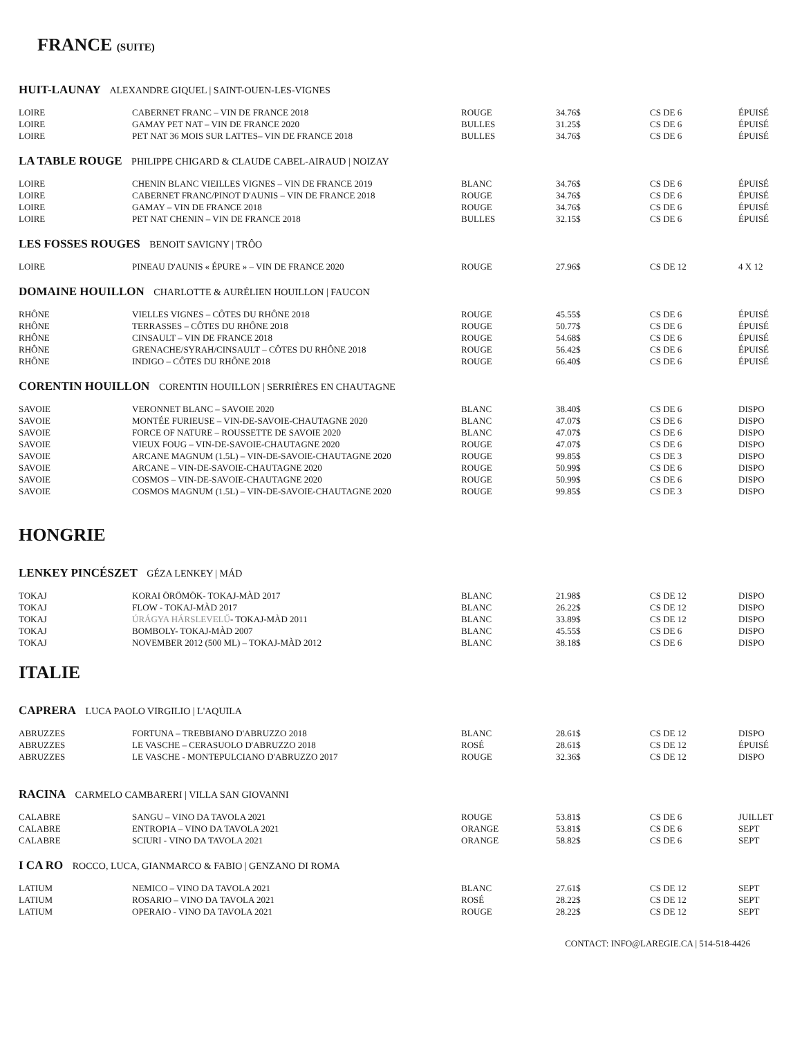FRANCE (SUITE)
HUIT-LAUNAY ALEXANDRE GIQUEL | SAINT-OUEN-LES-VIGNES
| LOIRE | CABERNET FRANC – VIN DE FRANCE 2018 | ROUGE | 34.76$ | CS DE 6 | ÉPUISÉ |
| LOIRE | GAMAY PET NAT – VIN DE FRANCE 2020 | BULLES | 31.25$ | CS DE 6 | ÉPUISÉ |
| LOIRE | PET NAT 36 MOIS SUR LATTES– VIN DE FRANCE 2018 | BULLES | 34.76$ | CS DE 6 | ÉPUISÉ |
LA TABLE ROUGE PHILIPPE CHIGARD & CLAUDE CABEL-AIRAUD | NOIZAY
| LOIRE | CHENIN BLANC VIEILLES VIGNES – VIN DE FRANCE 2019 | BLANC | 34.76$ | CS DE 6 | ÉPUISÉ |
| LOIRE | CABERNET FRANC/PINOT D'AUNIS – VIN DE FRANCE 2018 | ROUGE | 34.76$ | CS DE 6 | ÉPUISÉ |
| LOIRE | GAMAY – VIN DE FRANCE 2018 | ROUGE | 34.76$ | CS DE 6 | ÉPUISÉ |
| LOIRE | PET NAT CHENIN – VIN DE FRANCE 2018 | BULLES | 32.15$ | CS DE 6 | ÉPUISÉ |
LES FOSSES ROUGES BENOIT SAVIGNY | TRÔO
| LOIRE | PINEAU D'AUNIS « ÉPURE » – VIN DE FRANCE 2020 | ROUGE | 27.96$ | CS DE 12 | 4 X 12 |
DOMAINE HOUILLON CHARLOTTE & AURÉLIEN HOUILLON | FAUCON
| RHÔNE | VIELLES VIGNES – CÔTES DU RHÔNE 2018 | ROUGE | 45.55$ | CS DE 6 | ÉPUISÉ |
| RHÔNE | TERRASSES – CÔTES DU RHÔNE 2018 | ROUGE | 50.77$ | CS DE 6 | ÉPUISÉ |
| RHÔNE | CINSAULT – VIN DE FRANCE 2018 | ROUGE | 54.68$ | CS DE 6 | ÉPUISÉ |
| RHÔNE | GRENACHE/SYRAH/CINSAULT – CÔTES DU RHÔNE 2018 | ROUGE | 56.42$ | CS DE 6 | ÉPUISÉ |
| RHÔNE | INDIGO – CÔTES DU RHÔNE 2018 | ROUGE | 66.40$ | CS DE 6 | ÉPUISÉ |
CORENTIN HOUILLON CORENTIN HOUILLON | SERRIÈRES EN CHAUTAGNE
| SAVOIE | VERONNET BLANC – SAVOIE 2020 | BLANC | 38.40$ | CS DE 6 | DISPO |
| SAVOIE | MONTÉE FURIEUSE – VIN-DE-SAVOIE-CHAUTAGNE 2020 | BLANC | 47.07$ | CS DE 6 | DISPO |
| SAVOIE | FORCE OF NATURE – ROUSSETTE DE SAVOIE 2020 | BLANC | 47.07$ | CS DE 6 | DISPO |
| SAVOIE | VIEUX FOUG – VIN-DE-SAVOIE-CHAUTAGNE 2020 | ROUGE | 47.07$ | CS DE 6 | DISPO |
| SAVOIE | ARCANE MAGNUM (1.5L) – VIN-DE-SAVOIE-CHAUTAGNE 2020 | ROUGE | 99.85$ | CS DE 3 | DISPO |
| SAVOIE | ARCANE – VIN-DE-SAVOIE-CHAUTAGNE 2020 | ROUGE | 50.99$ | CS DE 6 | DISPO |
| SAVOIE | COSMOS – VIN-DE-SAVOIE-CHAUTAGNE 2020 | ROUGE | 50.99$ | CS DE 6 | DISPO |
| SAVOIE | COSMOS MAGNUM (1.5L) – VIN-DE-SAVOIE-CHAUTAGNE 2020 | ROUGE | 99.85$ | CS DE 3 | DISPO |
HONGRIE
LENKEY PINCÉSZET GÉZA LENKEY | MÁD
| TOKAJ | KORAI ÖRÖMÖK- TOKAJ-MÀD 2017 | BLANC | 21.98$ | CS DE 12 | DISPO |
| TOKAJ | FLOW - TOKAJ-MÀD 2017 | BLANC | 26.22$ | CS DE 12 | DISPO |
| TOKAJ | ÚRÁGYA HÁRSLEVELŰ - TOKAJ-MÀD 2011 | BLANC | 33.89$ | CS DE 12 | DISPO |
| TOKAJ | BOMBOLY- TOKAJ-MÀD 2007 | BLANC | 45.55$ | CS DE 6 | DISPO |
| TOKAJ | NOVEMBER 2012 (500 ML) – TOKAJ-MÀD 2012 | BLANC | 38.18$ | CS DE 6 | DISPO |
ITALIE
CAPRERA LUCA PAOLO VIRGILIO | L'AQUILA
| ABRUZZES | FORTUNA – TREBBIANO D'ABRUZZO 2018 | BLANC | 28.61$ | CS DE 12 | DISPO |
| ABRUZZES | LE VASCHE – CERASUOLO D'ABRUZZO 2018 | ROSÉ | 28.61$ | CS DE 12 | ÉPUISÉ |
| ABRUZZES | LE VASCHE - MONTEPULCIANO D'ABRUZZO 2017 | ROUGE | 32.36$ | CS DE 12 | DISPO |
RACINA CARMELO CAMBARERI | VILLA SAN GIOVANNI
| CALABRE | SANGU – VINO DA TAVOLA 2021 | ROUGE | 53.81$ | CS DE 6 | JUILLET |
| CALABRE | ENTROPIA – VINO DA TAVOLA 2021 | ORANGE | 53.81$ | CS DE 6 | SEPT |
| CALABRE | SCIURI - VINO DA TAVOLA 2021 | ORANGE | 58.82$ | CS DE 6 | SEPT |
I CA RO ROCCO, LUCA, GIANMARCO & FABIO | GENZANO DI ROMA
| LATIUM | NEMICO – VINO DA TAVOLA 2021 | BLANC | 27.61$ | CS DE 12 | SEPT |
| LATIUM | ROSARIO – VINO DA TAVOLA 2021 | ROSÉ | 28.22$ | CS DE 12 | SEPT |
| LATIUM | OPERAIO - VINO DA TAVOLA 2021 | ROUGE | 28.22$ | CS DE 12 | SEPT |
CONTACT: INFO@LAREGIE.CA | 514-518-4426